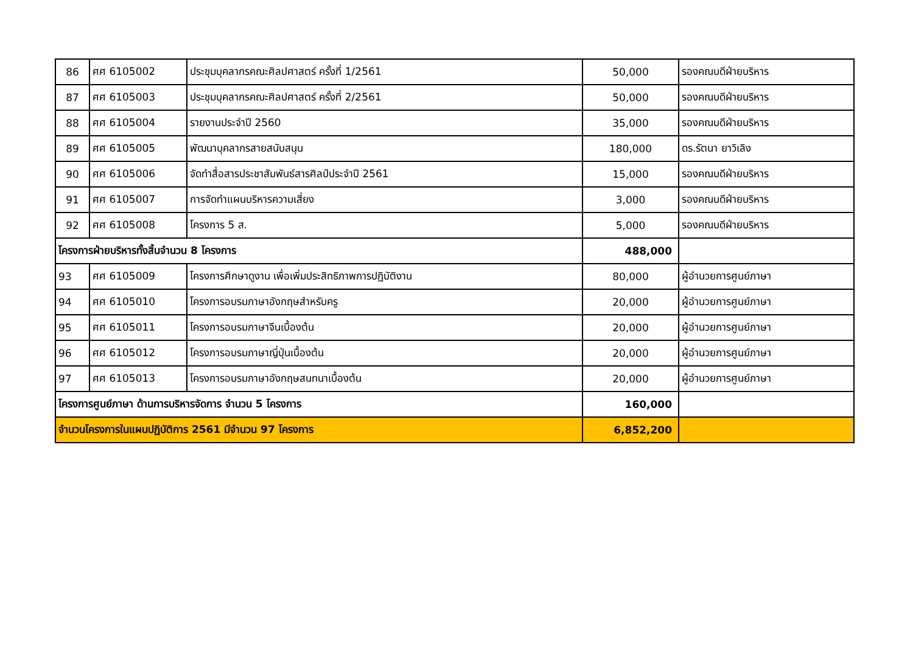| 86 | ศศ 6105002 | ประชุมบุคลากรคณะศิลปศาสตร์ ครั้งที่ 1/2561 | 50,000 | รองคณบดีฝ่ายบริหาร |
| 87 | ศศ 6105003 | ประชุมบุคลากรคณะศิลปศาสตร์ ครั้งที่ 2/2561 | 50,000 | รองคณบดีฝ่ายบริหาร |
| 88 | ศศ 6105004 | รายงานประจำปี 2560 | 35,000 | รองคณบดีฝ่ายบริหาร |
| 89 | ศศ 6105005 | พัฒนาบุคลากรสายสนับสนุน | 180,000 | ดร.รัตนา ยาวิเลิง |
| 90 | ศศ 6105006 | จัดทำสื่อสารประชาสัมพันธ์สารศิลป์ประจำปี 2561 | 15,000 | รองคณบดีฝ่ายบริหาร |
| 91 | ศศ 6105007 | การจัดทำแผนบริหารความเสี่ยง | 3,000 | รองคณบดีฝ่ายบริหาร |
| 92 | ศศ 6105008 | โครงการ 5 ส. | 5,000 | รองคณบดีฝ่ายบริหาร |
| โครงการฝ่ายบริหารทั้งสิ้นจำนวน 8 โครงการ | | | 488,000 | |
| 93 | ศศ 6105009 | โครงการศึกษาดูงาน เพื่อเพิ่มประสิทธิภาพการปฏิบัติงาน | 80,000 | ผู้อำนวยการศูนย์ภาษา |
| 94 | ศศ 6105010 | โครงการอบรมภาษาอังกฤษสำหรับครู | 20,000 | ผู้อำนวยการศูนย์ภาษา |
| 95 | ศศ 6105011 | โครงการอบรมภาษาจีนเบื้องต้น | 20,000 | ผู้อำนวยการศูนย์ภาษา |
| 96 | ศศ 6105012 | โครงการอบรมภาษาญี่ปุ่นเบื้องต้น | 20,000 | ผู้อำนวยการศูนย์ภาษา |
| 97 | ศศ 6105013 | โครงการอบรมภาษาอังกฤษสนทนาเบื้องต้น | 20,000 | ผู้อำนวยการศูนย์ภาษา |
| โครงการศูนย์ภาษา ด้านการบริหารจัดการ จำนวน 5 โครงการ | | | 160,000 | |
| จำนวนโครงการในแผนปฏิบัติการ 2561 มีจำนวน 97 โครงการ | | | 6,852,200 | |